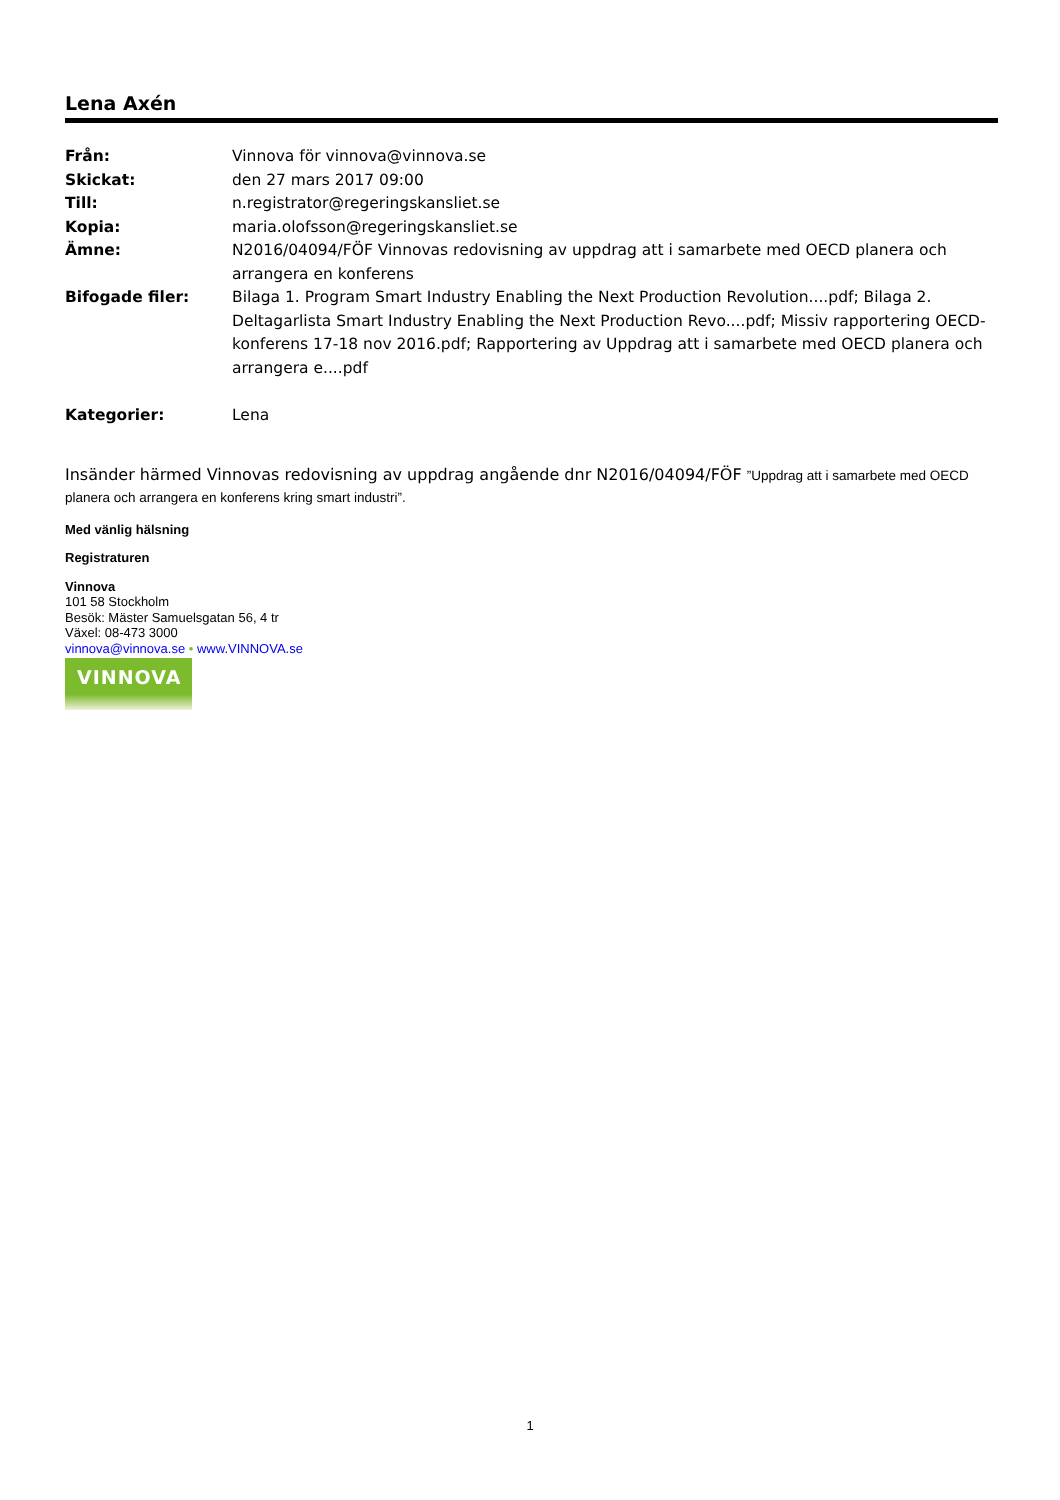Lena Axén
| Från: | Vinnova för vinnova@vinnova.se |
| Skickat: | den 27 mars 2017 09:00 |
| Till: | n.registrator@regeringskansliet.se |
| Kopia: | maria.olofsson@regeringskansliet.se |
| Ämne: | N2016/04094/FÖF Vinnovas redovisning av uppdrag att i samarbete med OECD planera och arrangera en konferens |
| Bifogade filer: | Bilaga 1. Program Smart Industry Enabling the Next Production Revolution....pdf; Bilaga 2. Deltagarlista Smart Industry Enabling the Next Production Revo....pdf; Missiv rapportering OECD-konferens 17-18 nov 2016.pdf; Rapportering av Uppdrag att i samarbete med OECD planera och arrangera e....pdf |
| Kategorier: | Lena |
Insänder härmed Vinnovas redovisning av uppdrag angående dnr N2016/04094/FÖF ”Uppdrag att i samarbete med OECD planera och arrangera en konferens kring smart industri”.
Med vänlig hälsning
Registraturen
Vinnova
101 58 Stockholm
Besök: Mäster Samuelsgatan 56, 4 tr
Växel: 08-473 3000
vinnova@vinnova.se • www.VINNOVA.se
VINNOVA
1